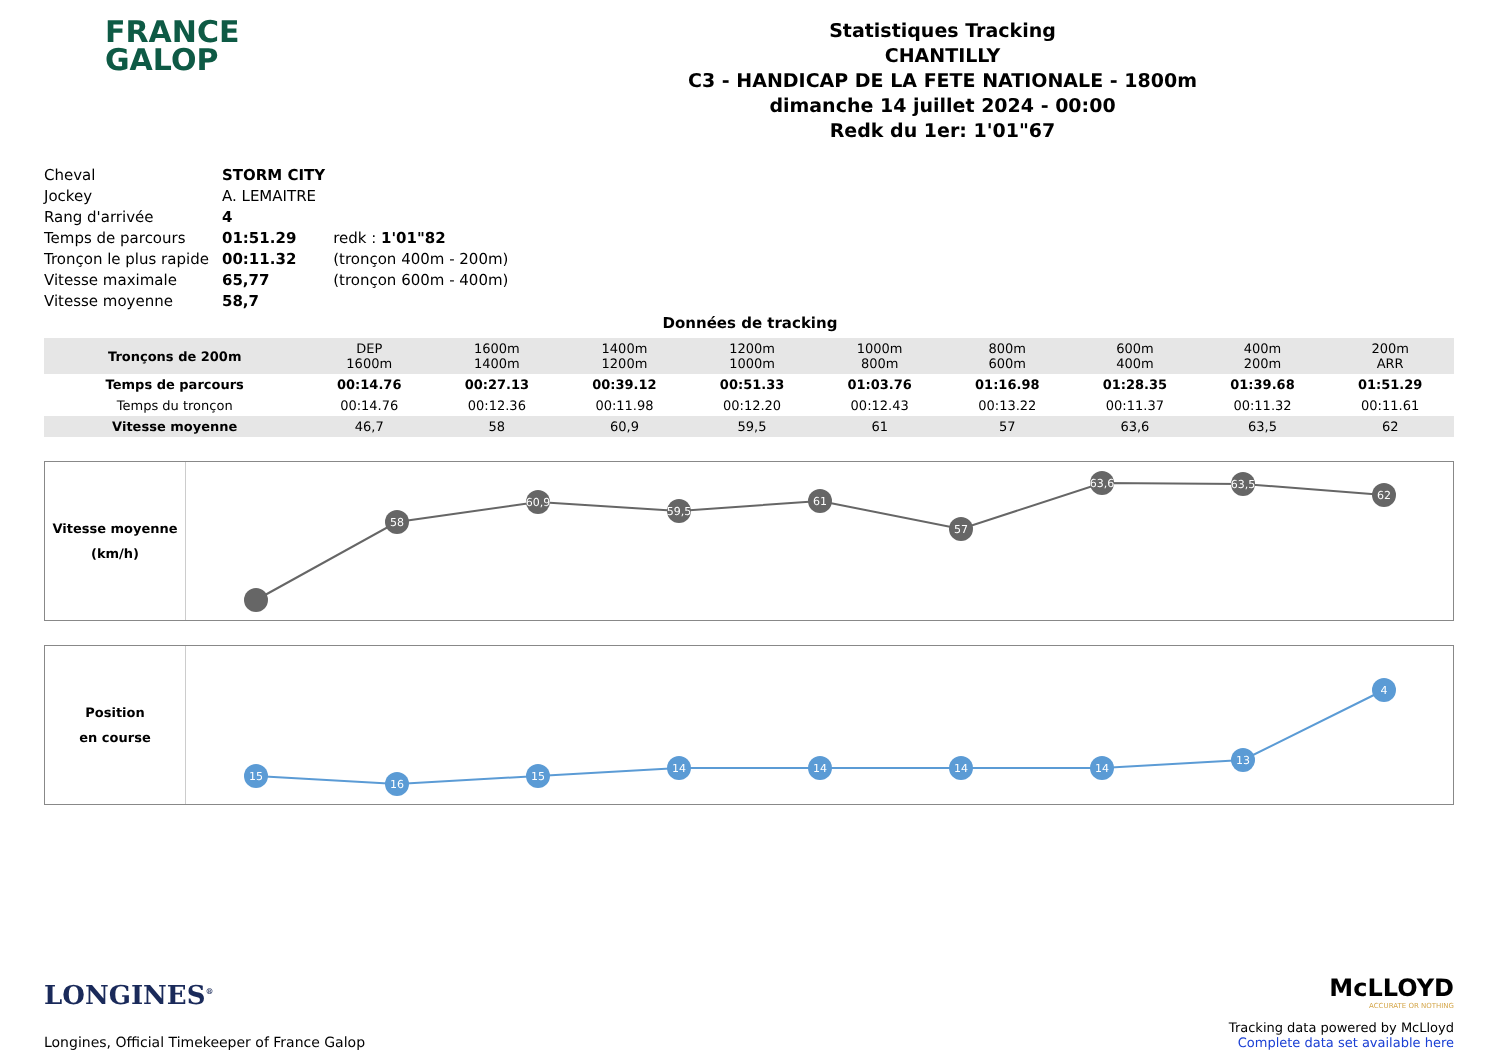FRANCE
GALOP
Statistiques Tracking
CHANTILLY
C3 - HANDICAP DE LA FETE NATIONALE - 1800m
dimanche 14 juillet 2024 - 00:00
Redk du 1er: 1'01"67
| Cheval | STORM CITY | |
| Jockey | A. LEMAITRE | |
| Rang d'arrivée | 4 | |
| Temps de parcours | 01:51.29 | redk : 1'01"82 |
| Tronçon le plus rapide | 00:11.32 | (tronçon 400m - 200m) |
| Vitesse maximale | 65,77 | (tronçon 600m - 400m) |
| Vitesse moyenne | 58,7 | |
Données de tracking
| Tronçons de 200m | DEP 1600m | 1600m 1400m | 1400m 1200m | 1200m 1000m | 1000m 800m | 800m 600m | 600m 400m | 400m 200m | 200m ARR |
| Temps de parcours | 00:14.76 | 00:27.13 | 00:39.12 | 00:51.33 | 01:03.76 | 01:16.98 | 01:28.35 | 01:39.68 | 01:51.29 |
| Temps du tronçon | 00:14.76 | 00:12.36 | 00:11.98 | 00:12.20 | 00:12.43 | 00:13.22 | 00:11.37 | 00:11.32 | 00:11.61 |
| Vitesse moyenne | 46,7 | 58 | 60,9 | 59,5 | 61 | 57 | 63,6 | 63,5 | 62 |
Vitesse moyenne
(km/h)
58
60,9
59,5
61
57
63,6
63,5
62
Position
en course
15
16
15
14
14
14
14
13
4
LONGINES<sup>®</sup>
Longines, Official Timekeeper of France Galop
McLLOYD
ACCURATE OR NOTHING
Tracking data powered by McLloyd
Complete data set available here